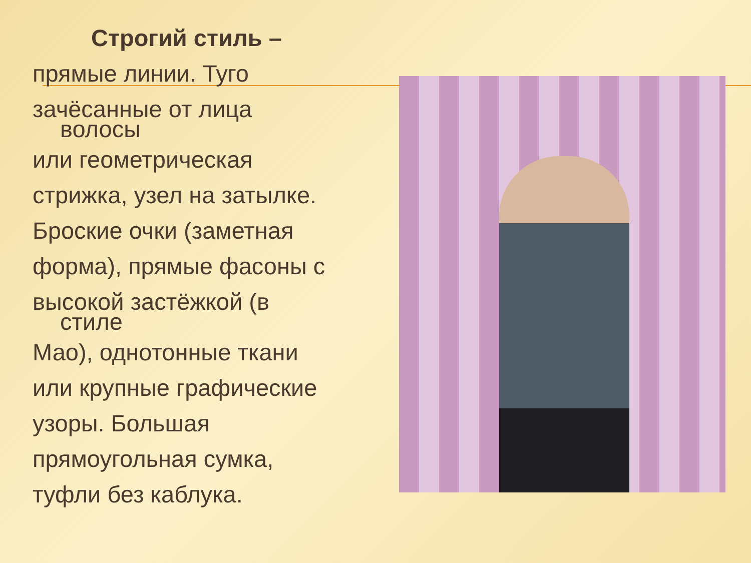Строгий стиль –
прямые линии. Туго
зачёсанные от лица
волосы
или геометрическая
стрижка, узел на затылке.
Броские очки (заметная
форма), прямые фасоны с
высокой застёжкой (в
стиле
Мао), однотонные ткани
или крупные графические
узоры. Большая
прямоугольная сумка,
туфли без каблука.